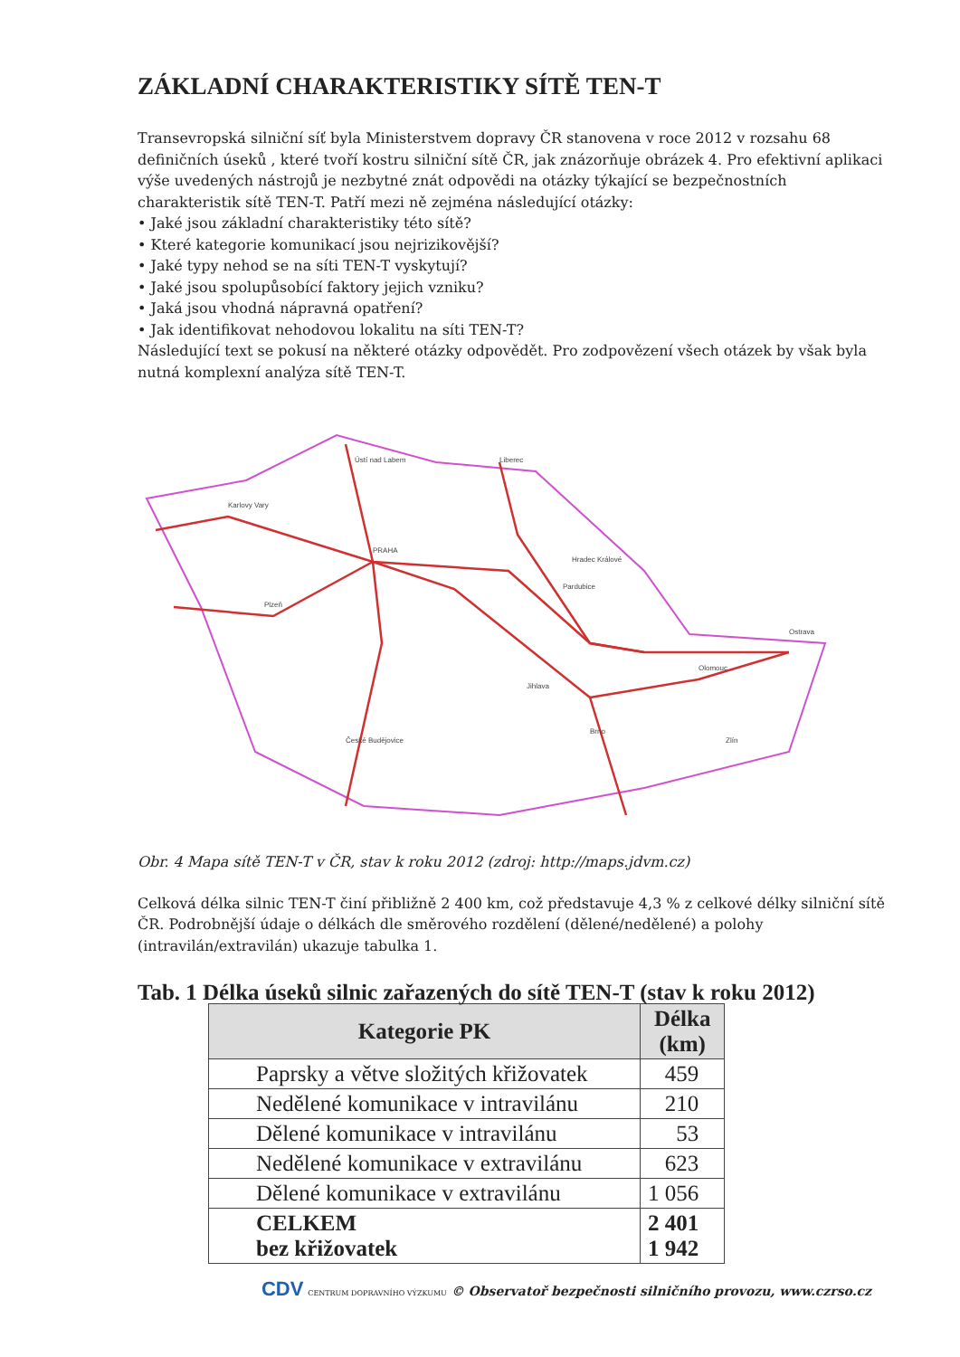ZÁKLADNÍ CHARAKTERISTIKY SÍTĚ TEN-T
Transevropská silniční síť byla Ministerstvem dopravy ČR stanovena v roce 2012 v rozsahu 68 definičních úseků , které tvoří kostru silniční sítě ČR, jak znázorňuje obrázek 4. Pro efektivní aplikaci výše uvedených nástrojů je nezbytné znát odpovědi na otázky týkající se bezpečnostních charakteristik sítě TEN-T. Patří mezi ně zejména následující otázky:
• Jaké jsou základní charakteristiky této sítě?
• Které kategorie komunikací jsou nejrizikovější?
• Jaké typy nehod se na síti TEN-T vyskytují?
• Jaké jsou spolupůsobící faktory jejich vzniku?
• Jaká jsou vhodná nápravná opatření?
• Jak identifikovat nehodovou lokalitu na síti TEN-T?
Následující text se pokusí na některé otázky odpovědět. Pro zodpovězení všech otázek by však byla nutná komplexní analýza sítě TEN-T.
Ústí nad Labem
Liberec
Karlovy Vary
PRAHA
Hradec Králové
Pardubice
Plzeň
Ostrava
Olomouc
Jihlava
Brno
Zlín
České Budějovice
Obr. 4 Mapa sítě TEN-T v ČR, stav k roku 2012 (zdroj: http://maps.jdvm.cz)
Celková délka silnic TEN-T činí přibližně 2 400 km, což představuje 4,3 % z celkové délky silniční sítě ČR. Podrobnější údaje o délkách dle směrového rozdělení (dělené/nedělené) a polohy (intravilán/extravilán) ukazuje tabulka 1.
Tab. 1 Délka úseků silnic zařazených do sítě TEN-T (stav k roku 2012)
| Kategorie PK | Délka (km) |
| --- | --- |
| Paprsky a větve složitých křižovatek | 459 |
| Nedělené komunikace v intravilánu | 210 |
| Dělené komunikace v intravilánu | 53 |
| Nedělené komunikace v extravilánu | 623 |
| Dělené komunikace v extravilánu | 1 056 |
| CELKEM bez křižovatek | 2 401 1 942 |
CDV CENTRUM DOPRAVNÍHO VÝZKUMU © Observatoř bezpečnosti silničního provozu, www.czrso.cz